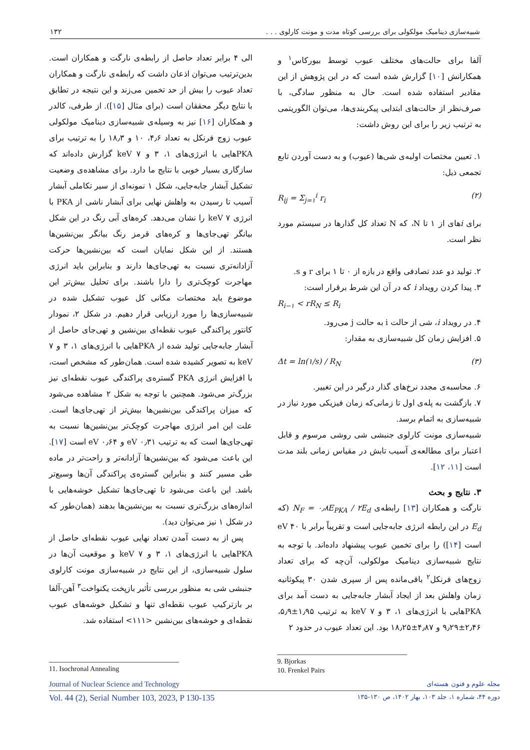شبیه‌سازی دینامیک مولکولی برای بررسی کوتاه مدت و مونت کارلوی . . . ۱۳۲
آلفا برای حالت‌های مختلف عیوب توسط بیورکاس<sup>۱</sup> و همکارانش [۱۰] گزارش شده است که در این پژوهش از این مقادیر استفاده شده است. حال به منظور سادگی، با صرف‌نظر از حالت‌های ابتدایی پیکربندی‌ها، می‌توان الگوریتمی به ترتیب زیر را برای این روش داشت:
۱. تعیین مختصات اولیه‌ی شی‌ها (عیوب) و به دست آوردن تابع تجمعی ذیل:
R<sub>ij</sub> = Σ<sub>j=۱</sub><sup>i</sup> r<sub>i</sub> (۲)
برای iهای از ۱ تا N، که N تعداد کل گذارها در سیستم مورد نظر است.
۲. تولید دو عدد تصادفی واقع در بازه از ۰ تا ۱ برای r و s.
۳. پیدا کردن رویداد i که در آن این شرط برقرار است:
R<sub>i−۱</sub> < rR<sub>N</sub> ≤ R<sub>i</sub>
۴. در رویداد i، شی از حالت i به حالت j می‌رود.
۵. افزایش زمان کل شبیه‌سازی به مقدار:
Δt = ln(۱/s) / R<sub>N</sub> (۳)
۶. محاسبه‌ی مجدد نرخ‌های گذار درگیر در این تغییر.
۷. بازگشت به پله‌ی اول تا زمانی‌که زمان فیزیکی مورد نیاز در شبیه‌سازی به اتمام برسد.
شبیه‌سازی مونت کارلوی جنبشی شی روشی مرسوم و قابل اعتبار برای مطالعه‌ی آسیب تابش در مقیاس زمانی بلند مدت است [۱۱، ۱۲].
۳. نتایج و بحث
نارگت و همکاران [۱۳] رابطه‌ی N<sub>F</sub> = ۰٫۸E<sub>PKA</sub> / ۲E<sub>d</sub> (که E<sub>d</sub> در این رابطه انرژی جابه‌جایی است و تقریباً برابر با ۴۰ eV است [۱۴]) را برای تخمین عیوب پیشنهاد داده‌اند. با توجه به نتایج شبیه‌سازی دینامیک مولکولی، آن‌چه که برای تعداد زوج‌های فرنکل<sup>۲</sup> باقی‌مانده پس از سپری شدن ۳۰ پیکوثانیه زمان واهلش بعد از ایجاد آبشار جابه‌جایی به دست آمد برای PKAهایی با انرژی‌های ۱، ۳ و ۷ keV به ترتیب ۱٫۹۵±۵٫۹، ۲٫۴۶±۹٫۲۹ و ۴٫۸۷±۱۸٫۲۵ بود. این تعداد عیوب در حدود ۲
الی ۴ برابر تعداد حاصل از رابطه‌ی نارگت و همکاران است. بدین‌ترتیب می‌توان اذعان داشت که رابطه‌ی نارگت و همکاران تعداد عیوب را بیش از حد تخمین می‌زند و این نتیجه در تطابق با نتایج دیگر محققان است (برای مثال [۱۵]). از طرفی، کالدر و همکاران [۱۶] نیز به وسیله‌ی شبیه‌سازی دینامیک مولکولی عیوب زوج فرنکل به تعداد ۴٫۶، ۱۰ و ۱۸٫۳ را به ترتیب برای PKAهایی با انرژی‌های ۱، ۳ و ۷ keV گزارش داده‌اند که سازگاری بسیار خوبی با نتایج ما دارد. برای مشاهده‌ی وضعیت تشکیل آبشار جابه‌جایی، شکل ۱ نمونه‌ای از سیر تکاملی آبشار آسیب تا رسیدن به واهلش نهایی برای آبشار ناشی از PKA با انرژی ۷ keV را نشان می‌دهد. کره‌های آبی رنگ در این شکل بیانگر تهی‌جای‌ها و کره‌های قرمز رنگ بیانگر بین‌نشین‌ها هستند. از این شکل نمایان است که بین‌نشین‌ها حرکت آزادانه‌تری نسبت به تهی‌جای‌ها دارند و بنابراین باید انرژی مهاجرت کوچک‌تری را دارا باشند. برای تحلیل بیش‌تر این موضوع باید مختصات مکانی کل عیوب تشکیل شده در شبیه‌سازی‌ها را مورد ارزیابی قرار دهیم. در شکل ۲، نمودار کانتور پراکندگی عیوب نقطه‌ای بین‌نشین و تهی‌جای حاصل از آبشار جابه‌جایی تولید شده از PKAهایی با انرژی‌های ۱، ۳ و ۷ keV به تصویر کشیده شده است. همان‌طور که مشخص است، با افزایش انرژی PKA گستره‌ی پراکندگی عیوب نقطه‌ای نیز بزرگ‌تر می‌شود. همچنین با توجه به شکل ۲ مشاهده می‌شود که میزان پراکندگی بین‌نشین‌ها بیش‌تر از تهی‌جای‌ها است. علت این امر انرژی مهاجرت کوچک‌تر بین‌نشین‌ها نسبت به تهی‌جای‌ها است که به ترتیب ۰٫۳۱ eV و ۰٫۶۴ eV است [۱۷]. این باعث می‌شود که بین‌نشین‌ها آزادانه‌تر و راحت‌تر در ماده طی مسیر کنند و بنابراین گستره‌ی پراکندگی آن‌ها وسیع‌تر باشد. این باعث می‌شود تا تهی‌جای‌ها تشکیل خوشه‌هایی با اندازه‌های بزرگ‌تری نسبت به بین‌نشین‌ها بدهند (همان‌طور که در شکل ۱ نیز می‌توان دید).
پس از به دست آمدن تعداد نهایی عیوب نقطه‌ای حاصل از PKAهایی با انرژی‌های ۱، ۳ و ۷ keV و موقعیت آن‌ها در سلول شبیه‌سازی، از این نتایج در شبیه‌سازی مونت کارلوی جنبشی شی به منظور بررسی تأثیر بازپخت یکنواخت<sup>۳</sup> آهن-آلفا بر بازترکیب عیوب نقطه‌ای تنها و تشکیل خوشه‌های عیوب نقطه‌ای و خوشه‌های بین‌نشین <۱۱۱> استفاده شد.
9. Bjorkas
10. Frenkel Pairs
11. Isochronal Annealing
Journal of Nuclear Science and Technology مجله علوم و فنون هسته‌ای
Vol. 44 (2), Serial Number 103, 2023, P 130-135 دوره ۴۴، شماره ۱، جلد ۱۰۳، بهار ۱۴۰۲، ص ۱۳۰-۱۳۵